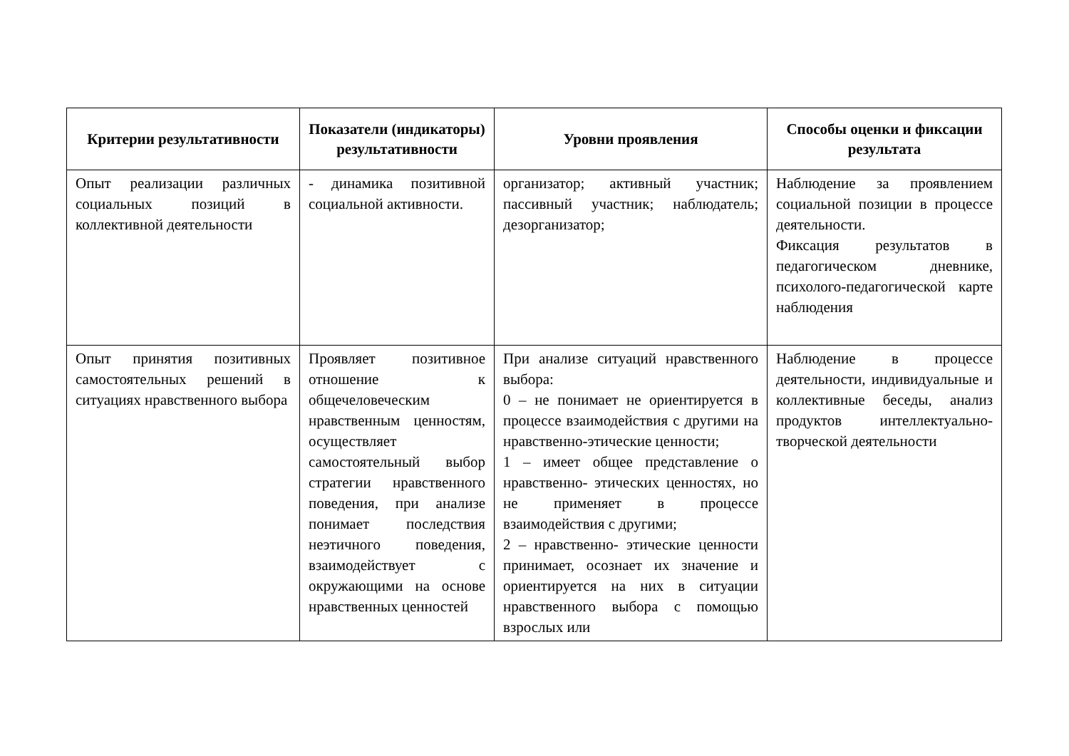| Критерии результативности | Показатели (индикаторы) результативности | Уровни проявления | Способы оценки и фиксации результата |
| --- | --- | --- | --- |
| Опыт реализации различных социальных позиций в коллективной деятельности | - динамика позитивной социальной активности. | организатор; активный участник; пассивный участник; наблюдатель; дезорганизатор; | Наблюдение за проявлением социальной позиции в процессе деятельности. Фиксация результатов в педагогическом дневнике, психолого-педагогической карте наблюдения |
| Опыт принятия позитивных самостоятельных решений в ситуациях нравственного выбора | Проявляет позитивное отношение к общечеловеческим нравственным ценностям, осуществляет самостоятельный выбор стратегии нравственного поведения, при анализе понимает последствия неэтичного поведения, взаимодействует с окружающими на основе нравственных ценностей | При анализе ситуаций нравственного выбора: 0 – не понимает не ориентируется в процессе взаимодействия с другими на нравственно-этические ценности; 1 – имеет общее представление о нравственно- этических ценностях, но не применяет в процессе взаимодействия с другими; 2 – нравственно- этические ценности принимает, осознает их значение и ориентируется на них в ситуации нравственного выбора с помощью взрослых или | Наблюдение в процессе деятельности, индивидуальные и коллективные беседы, анализ продуктов интеллектуально-творческой деятельности |